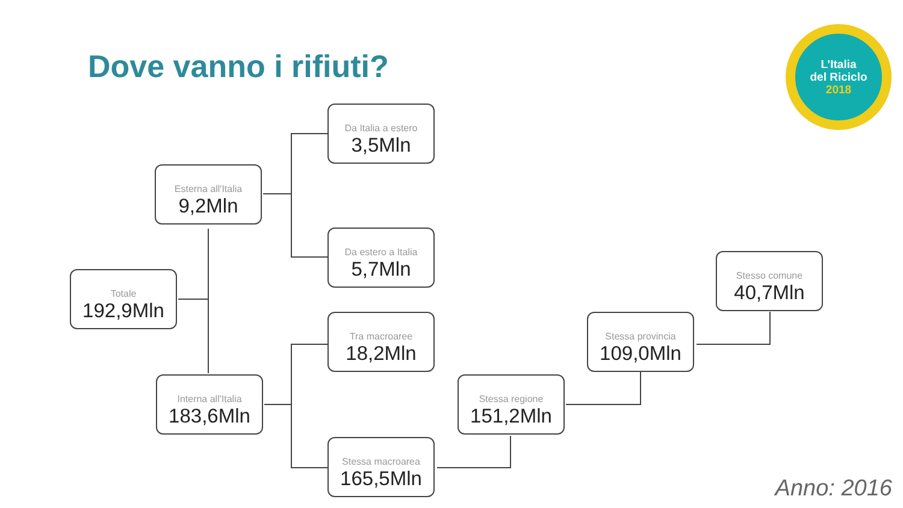Dove vanno i rifiuti?
L’Italia
del Riciclo
2018
Totale
192,9Mln
Esterna all'Italia
9,2Mln
Interna all'Italia
183,6Mln
Da Italia a estero
3,5Mln
Da estero a Italia
5,7Mln
Tra macroaree
18,2Mln
Stessa macroarea
165,5Mln
Stessa regione
151,2Mln
Stessa provincia
109,0Mln
Stesso comune
40,7Mln
Anno: 2016